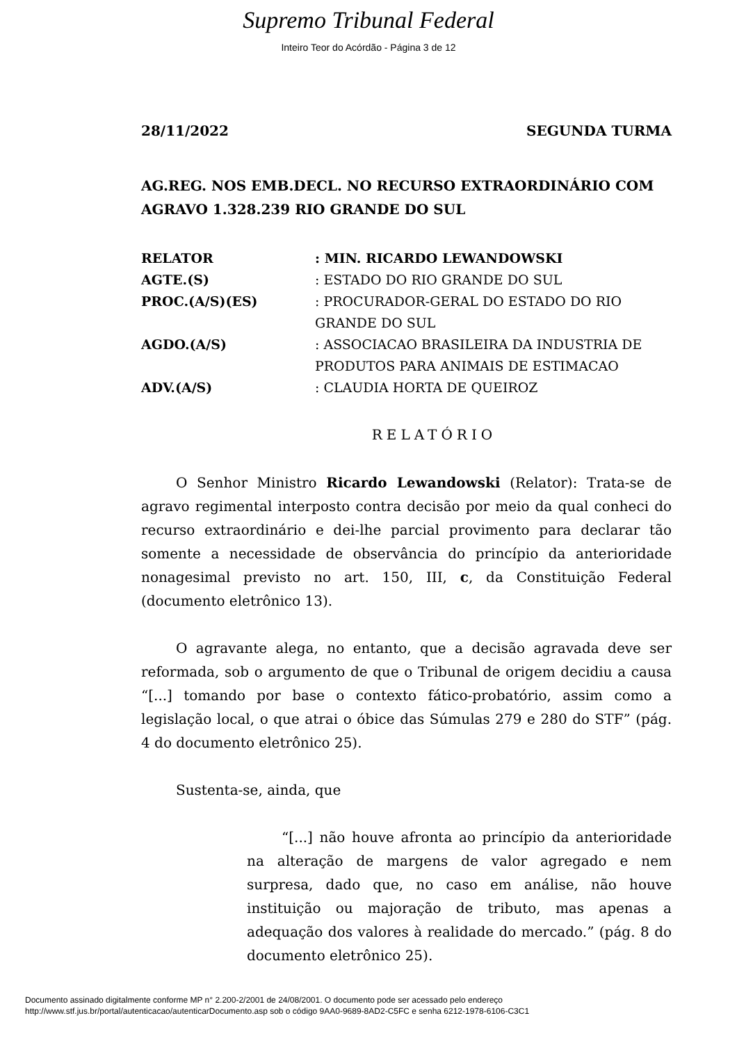Supremo Tribunal Federal
Inteiro Teor do Acórdão - Página 3 de 12
28/11/2022 SEGUNDA TURMA
AG.REG. NOS EMB.DECL. NO RECURSO EXTRAORDINÁRIO COM AGRAVO 1.328.239 RIO GRANDE DO SUL
| RELATOR | : MIN. RICARDO LEWANDOWSKI |
| AGTE.(S) | : ESTADO DO RIO GRANDE DO SUL |
| PROC.(A/S)(ES) | : PROCURADOR-GERAL DO ESTADO DO RIO GRANDE DO SUL |
| AGDO.(A/S) | : ASSOCIACAO BRASILEIRA DA INDUSTRIA DE PRODUTOS PARA ANIMAIS DE ESTIMACAO |
| ADV.(A/S) | : CLAUDIA HORTA DE QUEIROZ |
RELATÓRIO
O Senhor Ministro Ricardo Lewandowski (Relator): Trata-se de agravo regimental interposto contra decisão por meio da qual conheci do recurso extraordinário e dei-lhe parcial provimento para declarar tão somente a necessidade de observância do princípio da anterioridade nonagesimal previsto no art. 150, III, c, da Constituição Federal (documento eletrônico 13).
O agravante alega, no entanto, que a decisão agravada deve ser reformada, sob o argumento de que o Tribunal de origem decidiu a causa “[...] tomando por base o contexto fático-probatório, assim como a legislação local, o que atrai o óbice das Súmulas 279 e 280 do STF” (pág. 4 do documento eletrônico 25).
Sustenta-se, ainda, que
“[...] não houve afronta ao princípio da anterioridade na alteração de margens de valor agregado e nem surpresa, dado que, no caso em análise, não houve instituição ou majoração de tributo, mas apenas a adequação dos valores à realidade do mercado.” (pág. 8 do documento eletrônico 25).
Documento assinado digitalmente conforme MP n° 2.200-2/2001 de 24/08/2001. O documento pode ser acessado pelo endereço
http://www.stf.jus.br/portal/autenticacao/autenticarDocumento.asp sob o código 9AA0-9689-8AD2-C5FC e senha 6212-1978-6106-C3C1